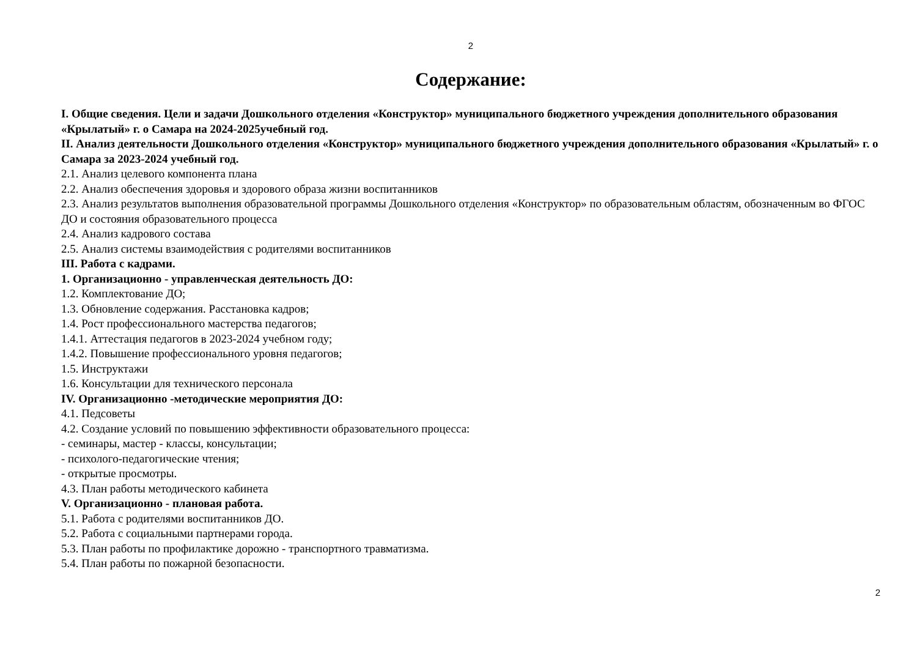2
Содержание:
I. Общие сведения. Цели и задачи Дошкольного отделения «Конструктор» муниципального бюджетного учреждения дополнительного образования «Крылатый» г. о Самара на 2024-2025учебный год.
II. Анализ деятельности Дошкольного отделения «Конструктор» муниципального бюджетного учреждения дополнительного образования «Крылатый» г. о Самара за 2023-2024 учебный год.
2.1. Анализ целевого компонента плана
2.2. Анализ обеспечения здоровья и здорового образа жизни воспитанников
2.3. Анализ результатов выполнения образовательной программы Дошкольного отделения «Конструктор» по образовательным областям, обозначенным во ФГОС ДО и состояния образовательного процесса
2.4. Анализ кадрового состава
2.5. Анализ системы взаимодействия с родителями воспитанников
III. Работа с кадрами.
1. Организационно - управленческая деятельность ДО:
1.2. Комплектование ДО;
1.3. Обновление содержания. Расстановка кадров;
1.4. Рост профессионального мастерства педагогов;
1.4.1. Аттестация педагогов в 2023-2024 учебном году;
1.4.2. Повышение профессионального уровня педагогов;
1.5. Инструктажи
1.6. Консультации для технического персонала
IV. Организационно -методические мероприятия ДО:
4.1. Педсоветы
4.2. Создание условий по повышению эффективности образовательного процесса:
- семинары, мастер - классы, консультации;
- психолого-педагогические чтения;
- открытые просмотры.
4.3. План работы методического кабинета
V. Организационно - плановая работа.
5.1. Работа с родителями воспитанников ДО.
5.2. Работа с социальными партнерами города.
5.3. План работы по профилактике дорожно - транспортного травматизма.
5.4. План работы по пожарной безопасности.
2